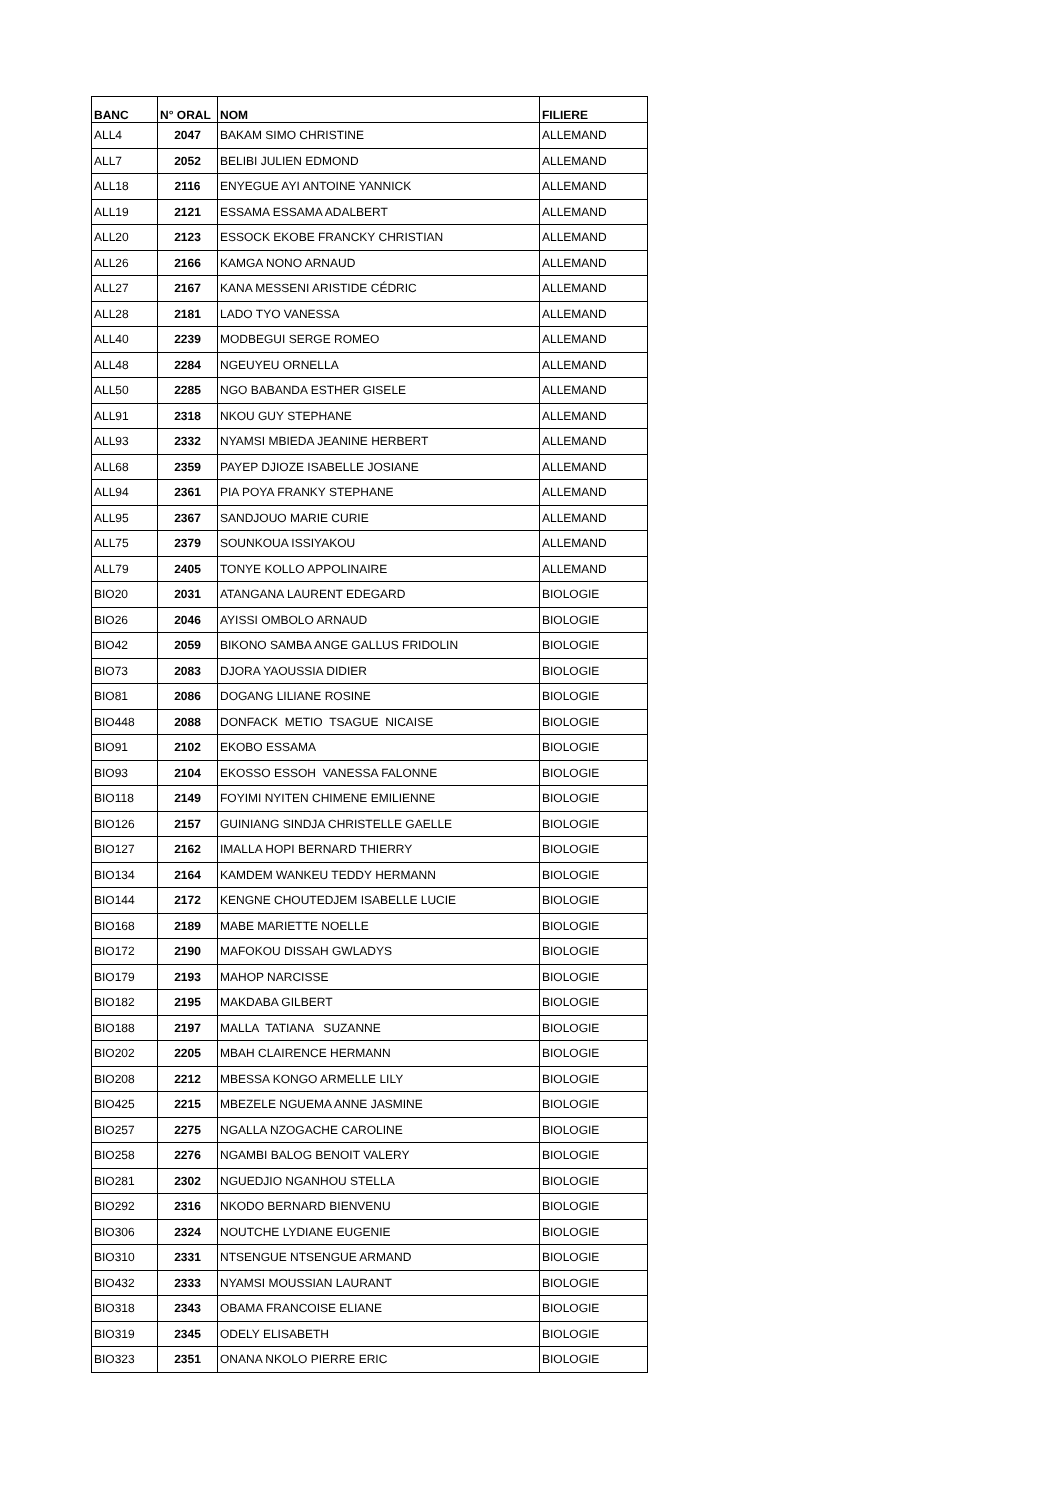| BANC | N° ORAL | NOM | FILIERE |
| --- | --- | --- | --- |
| ALL4 | 2047 | BAKAM SIMO CHRISTINE | ALLEMAND |
| ALL7 | 2052 | BELIBI JULIEN EDMOND | ALLEMAND |
| ALL18 | 2116 | ENYEGUE AYI ANTOINE YANNICK | ALLEMAND |
| ALL19 | 2121 | ESSAMA ESSAMA ADALBERT | ALLEMAND |
| ALL20 | 2123 | ESSOCK EKOBE FRANCKY CHRISTIAN | ALLEMAND |
| ALL26 | 2166 | KAMGA NONO ARNAUD | ALLEMAND |
| ALL27 | 2167 | KANA MESSENI ARISTIDE CÉDRIC | ALLEMAND |
| ALL28 | 2181 | LADO TYO VANESSA | ALLEMAND |
| ALL40 | 2239 | MODBEGUI SERGE ROMEO | ALLEMAND |
| ALL48 | 2284 | NGEUYEU ORNELLA | ALLEMAND |
| ALL50 | 2285 | NGO BABANDA ESTHER GISELE | ALLEMAND |
| ALL91 | 2318 | NKOU GUY STEPHANE | ALLEMAND |
| ALL93 | 2332 | NYAMSI MBIEDA JEANINE HERBERT | ALLEMAND |
| ALL68 | 2359 | PAYEP DJIOZE ISABELLE JOSIANE | ALLEMAND |
| ALL94 | 2361 | PIA POYA FRANKY STEPHANE | ALLEMAND |
| ALL95 | 2367 | SANDJOUO MARIE CURIE | ALLEMAND |
| ALL75 | 2379 | SOUNKOUA ISSIYAKOU | ALLEMAND |
| ALL79 | 2405 | TONYE KOLLO APPOLINAIRE | ALLEMAND |
| BIO20 | 2031 | ATANGANA LAURENT EDEGARD | BIOLOGIE |
| BIO26 | 2046 | AYISSI OMBOLO ARNAUD | BIOLOGIE |
| BIO42 | 2059 | BIKONO SAMBA ANGE GALLUS FRIDOLIN | BIOLOGIE |
| BIO73 | 2083 | DJORA YAOUSSIA DIDIER | BIOLOGIE |
| BIO81 | 2086 | DOGANG LILIANE ROSINE | BIOLOGIE |
| BIO448 | 2088 | DONFACK METIO TSAGUE NICAISE | BIOLOGIE |
| BIO91 | 2102 | EKOBO ESSAMA | BIOLOGIE |
| BIO93 | 2104 | EKOSSO ESSOH VANESSA FALONNE | BIOLOGIE |
| BIO118 | 2149 | FOYIMI NYITEN CHIMENE EMILIENNE | BIOLOGIE |
| BIO126 | 2157 | GUINIANG SINDJA CHRISTELLE GAELLE | BIOLOGIE |
| BIO127 | 2162 | IMALLA HOPI BERNARD THIERRY | BIOLOGIE |
| BIO134 | 2164 | KAMDEM WANKEU TEDDY HERMANN | BIOLOGIE |
| BIO144 | 2172 | KENGNE CHOUTEDJEM ISABELLE LUCIE | BIOLOGIE |
| BIO168 | 2189 | MABE MARIETTE NOELLE | BIOLOGIE |
| BIO172 | 2190 | MAFOKOU DISSAH GWLADYS | BIOLOGIE |
| BIO179 | 2193 | MAHOP NARCISSE | BIOLOGIE |
| BIO182 | 2195 | MAKDABA GILBERT | BIOLOGIE |
| BIO188 | 2197 | MALLA TATIANA SUZANNE | BIOLOGIE |
| BIO202 | 2205 | MBAH CLAIRENCE HERMANN | BIOLOGIE |
| BIO208 | 2212 | MBESSA KONGO ARMELLE LILY | BIOLOGIE |
| BIO425 | 2215 | MBEZELE NGUEMA ANNE JASMINE | BIOLOGIE |
| BIO257 | 2275 | NGALLA NZOGACHE CAROLINE | BIOLOGIE |
| BIO258 | 2276 | NGAMBI BALOG BENOIT VALERY | BIOLOGIE |
| BIO281 | 2302 | NGUEDJIO NGANHOU STELLA | BIOLOGIE |
| BIO292 | 2316 | NKODO BERNARD BIENVENU | BIOLOGIE |
| BIO306 | 2324 | NOUTCHE LYDIANE EUGENIE | BIOLOGIE |
| BIO310 | 2331 | NTSENGUE NTSENGUE ARMAND | BIOLOGIE |
| BIO432 | 2333 | NYAMSI MOUSSIAN LAURANT | BIOLOGIE |
| BIO318 | 2343 | OBAMA FRANCOISE ELIANE | BIOLOGIE |
| BIO319 | 2345 | ODELY ELISABETH | BIOLOGIE |
| BIO323 | 2351 | ONANA NKOLO PIERRE ERIC | BIOLOGIE |